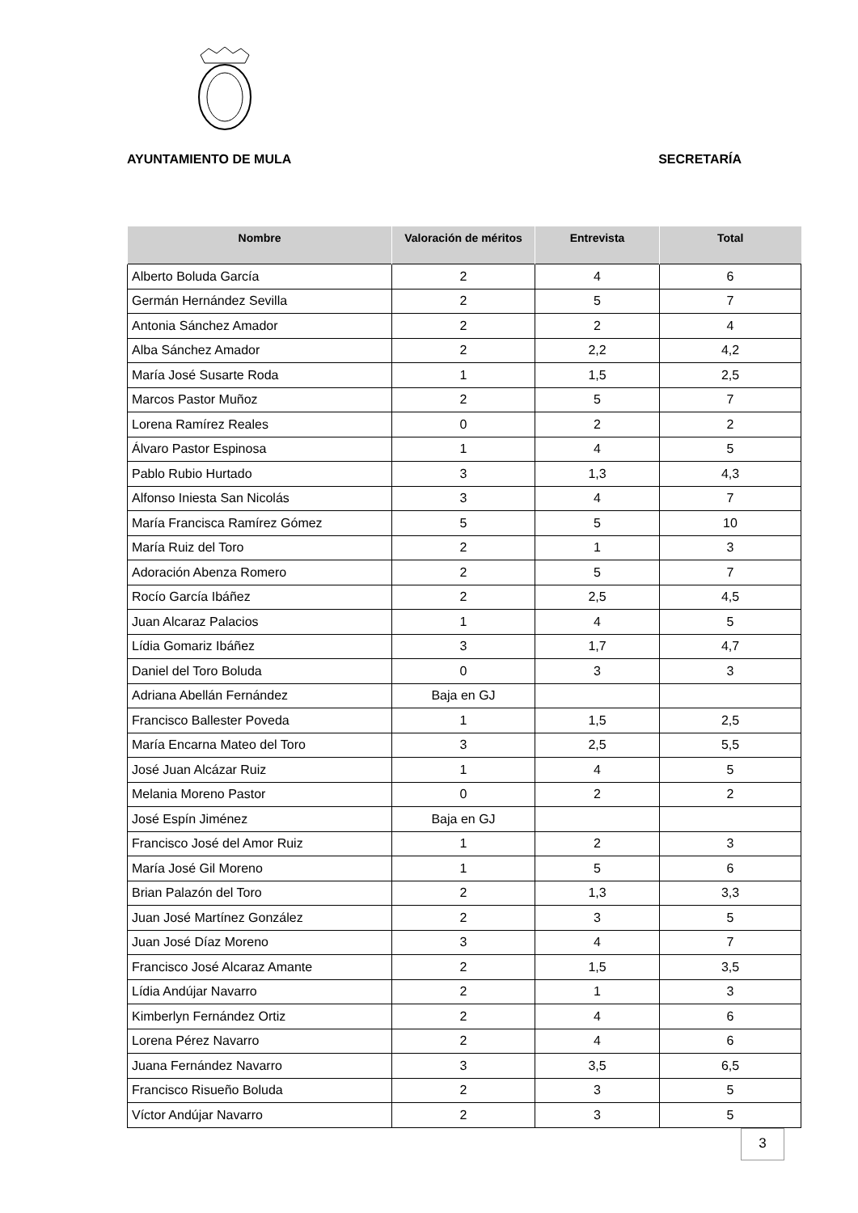AYUNTAMIENTO DE MULA SECRETARÍA
| Nombre | Valoración de méritos | Entrevista | Total |
| --- | --- | --- | --- |
| Alberto Boluda García | 2 | 4 | 6 |
| Germán Hernández Sevilla | 2 | 5 | 7 |
| Antonia Sánchez Amador | 2 | 2 | 4 |
| Alba Sánchez Amador | 2 | 2,2 | 4,2 |
| María José Susarte Roda | 1 | 1,5 | 2,5 |
| Marcos Pastor Muñoz | 2 | 5 | 7 |
| Lorena Ramírez Reales | 0 | 2 | 2 |
| Álvaro Pastor Espinosa | 1 | 4 | 5 |
| Pablo Rubio Hurtado | 3 | 1,3 | 4,3 |
| Alfonso Iniesta San Nicolás | 3 | 4 | 7 |
| María Francisca Ramírez Gómez | 5 | 5 | 10 |
| María Ruiz del Toro | 2 | 1 | 3 |
| Adoración Abenza Romero | 2 | 5 | 7 |
| Rocío García Ibáñez | 2 | 2,5 | 4,5 |
| Juan Alcaraz Palacios | 1 | 4 | 5 |
| Lídia Gomariz Ibáñez | 3 | 1,7 | 4,7 |
| Daniel del Toro Boluda | 0 | 3 | 3 |
| Adriana Abellán Fernández | Baja en GJ | | |
| Francisco Ballester Poveda | 1 | 1,5 | 2,5 |
| María Encarna Mateo del Toro | 3 | 2,5 | 5,5 |
| José Juan Alcázar Ruiz | 1 | 4 | 5 |
| Melania Moreno Pastor | 0 | 2 | 2 |
| José Espín Jiménez | Baja en GJ | | |
| Francisco José del Amor Ruiz | 1 | 2 | 3 |
| María José Gil Moreno | 1 | 5 | 6 |
| Brian Palazón del Toro | 2 | 1,3 | 3,3 |
| Juan José Martínez González | 2 | 3 | 5 |
| Juan José Díaz Moreno | 3 | 4 | 7 |
| Francisco José Alcaraz Amante | 2 | 1,5 | 3,5 |
| Lídia Andújar Navarro | 2 | 1 | 3 |
| Kimberlyn Fernández Ortiz | 2 | 4 | 6 |
| Lorena Pérez Navarro | 2 | 4 | 6 |
| Juana Fernández Navarro | 3 | 3,5 | 6,5 |
| Francisco Risueño Boluda | 2 | 3 | 5 |
| Víctor Andújar Navarro | 2 | 3 | 5 |
3